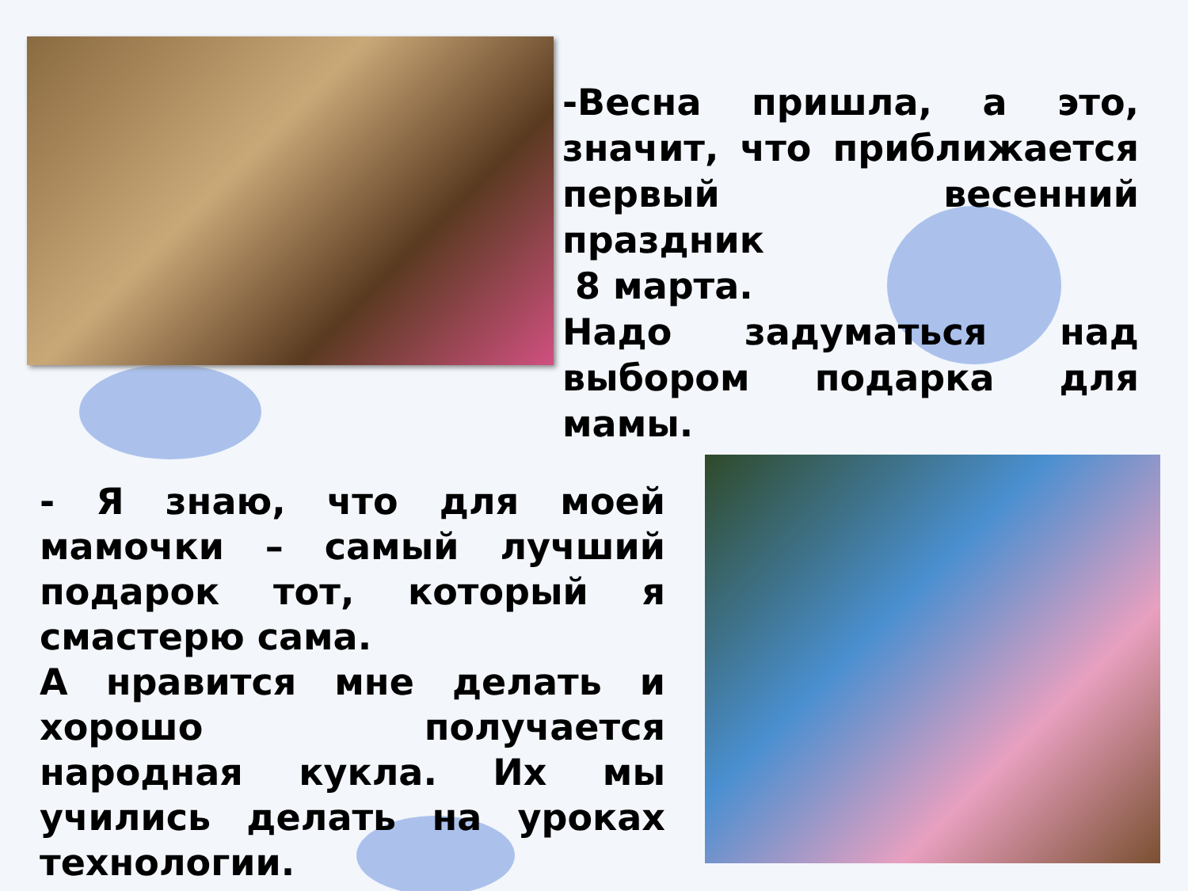-Весна пришла, а это, значит, что приближается первый весенний праздник
8 марта.
Надо задуматься над выбором подарка для мамы.
- Я знаю, что для моей мамочки – самый лучший подарок тот, который я смастерю сама.
А нравится мне делать и хорошо получается народная кукла. Их мы учились делать на уроках технологии.